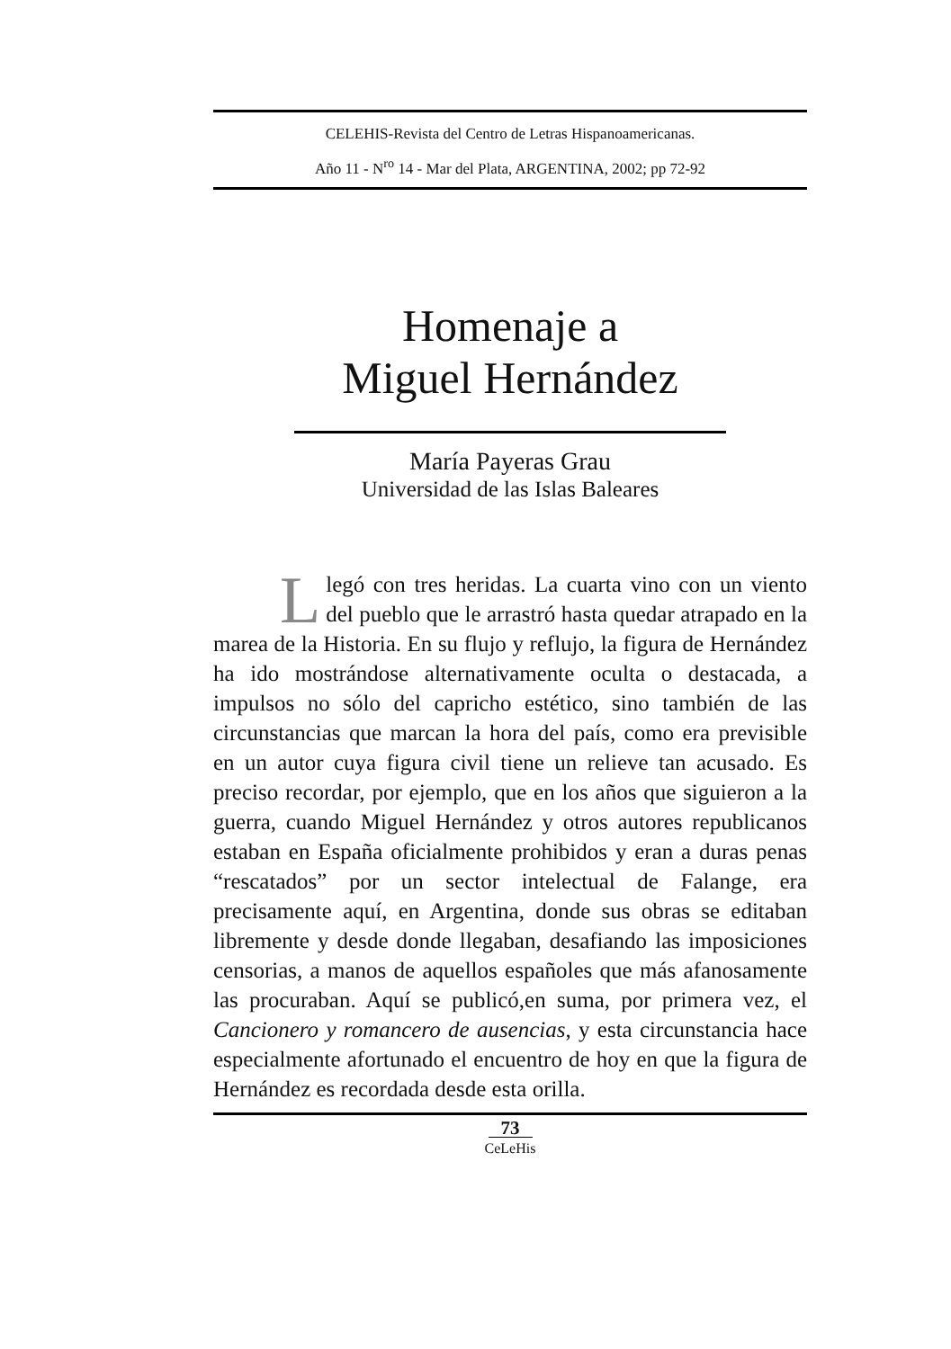CELEHIS-Revista del Centro de Letras Hispanoamericanas.
Año 11 - N<sup>ro</sup> 14 - Mar del Plata, ARGENTINA, 2002; pp 72-92
Homenaje a
Miguel Hernández
María Payeras Grau
Universidad de las Islas Baleares
Llegó con tres heridas. La cuarta vino con un viento del pueblo que le arrastró hasta quedar atrapado en la marea de la Historia. En su flujo y reflujo, la figura de Hernández ha ido mostrándose alternativamente oculta o destacada, a impulsos no sólo del capricho estético, sino también de las circunstancias que marcan la hora del país, como era previsible en un autor cuya figura civil tiene un relieve tan acusado. Es preciso recordar, por ejemplo, que en los años que siguieron a la guerra, cuando Miguel Hernández y otros autores republicanos estaban en España oficialmente prohibidos y eran a duras penas “rescatados” por un sector intelectual de Falange, era precisamente aquí, en Argentina, donde sus obras se editaban libremente y desde donde llegaban, desafiando las imposiciones censorias, a manos de aquellos españoles que más afanosamente las procuraban. Aquí se publicó,en suma, por primera vez, el Cancionero y romancero de ausencias, y esta circunstancia hace especialmente afortunado el encuentro de hoy en que la figura de Hernández es recordada desde esta orilla.
73
CeLeHis